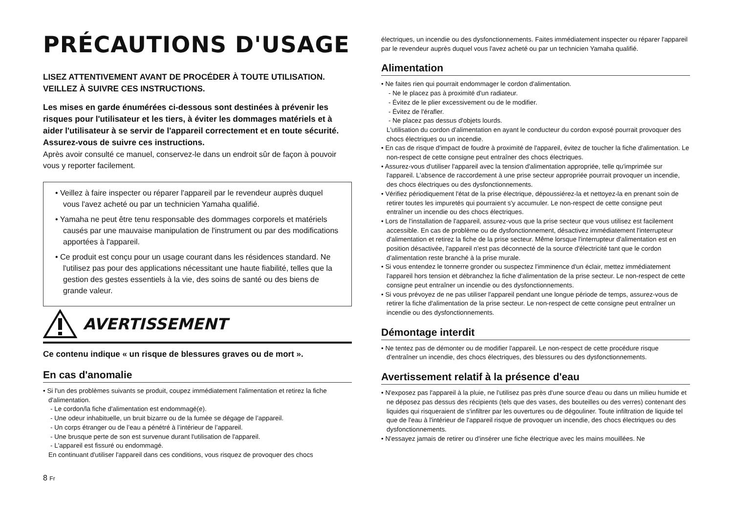PRÉCAUTIONS D'USAGE
LISEZ ATTENTIVEMENT AVANT DE PROCÉDER À TOUTE UTILISATION. VEILLEZ À SUIVRE CES INSTRUCTIONS.
Les mises en garde énumérées ci-dessous sont destinées à prévenir les risques pour l'utilisateur et les tiers, à éviter les dommages matériels et à aider l'utilisateur à se servir de l'appareil correctement et en toute sécurité. Assurez-vous de suivre ces instructions.
Après avoir consulté ce manuel, conservez-le dans un endroit sûr de façon à pouvoir vous y reporter facilement.
• Veillez à faire inspecter ou réparer l'appareil par le revendeur auprès duquel vous l'avez acheté ou par un technicien Yamaha qualifié.
• Yamaha ne peut être tenu responsable des dommages corporels et matériels causés par une mauvaise manipulation de l'instrument ou par des modifications apportées à l'appareil.
• Ce produit est conçu pour un usage courant dans les résidences standard. Ne l'utilisez pas pour des applications nécessitant une haute fiabilité, telles que la gestion des gestes essentiels à la vie, des soins de santé ou des biens de grande valeur.
AVERTISSEMENT
Ce contenu indique « un risque de blessures graves ou de mort ».
En cas d'anomalie
• Si l'un des problèmes suivants se produit, coupez immédiatement l'alimentation et retirez la fiche d'alimentation.
- Le cordon/la fiche d'alimentation est endommagé(e).
- Une odeur inhabituelle, un bruit bizarre ou de la fumée se dégage de l’appareil.
- Un corps étranger ou de l’eau a pénétré à l’intérieur de l’appareil.
- Une brusque perte de son est survenue durant l'utilisation de l'appareil.
- L'appareil est fissuré ou endommagé.
En continuant d'utiliser l'appareil dans ces conditions, vous risquez de provoquer des chocs
électriques, un incendie ou des dysfonctionnements. Faites immédiatement inspecter ou réparer l'appareil par le revendeur auprès duquel vous l'avez acheté ou par un technicien Yamaha qualifié.
Alimentation
• Ne faites rien qui pourrait endommager le cordon d'alimentation.
- Ne le placez pas à proximité d'un radiateur.
- Évitez de le plier excessivement ou de le modifier.
- Évitez de l'érafler.
- Ne placez pas dessus d'objets lourds.
L'utilisation du cordon d'alimentation en ayant le conducteur du cordon exposé pourrait provoquer des chocs électriques ou un incendie.
• En cas de risque d'impact de foudre à proximité de l'appareil, évitez de toucher la fiche d'alimentation. Le non-respect de cette consigne peut entraîner des chocs électriques.
• Assurez-vous d'utiliser l'appareil avec la tension d'alimentation appropriée, telle qu'imprimée sur l'appareil. L'absence de raccordement à une prise secteur appropriée pourrait provoquer un incendie, des chocs électriques ou des dysfonctionnements.
• Vérifiez périodiquement l'état de la prise électrique, dépoussiérez-la et nettoyez-la en prenant soin de retirer toutes les impuretés qui pourraient s'y accumuler. Le non-respect de cette consigne peut entraîner un incendie ou des chocs électriques.
• Lors de l'installation de l'appareil, assurez-vous que la prise secteur que vous utilisez est facilement accessible. En cas de problème ou de dysfonctionnement, désactivez immédiatement l'interrupteur d'alimentation et retirez la fiche de la prise secteur. Même lorsque l'interrupteur d'alimentation est en position désactivée, l'appareil n'est pas déconnecté de la source d'électricité tant que le cordon d'alimentation reste branché à la prise murale.
• Si vous entendez le tonnerre gronder ou suspectez l'imminence d'un éclair, mettez immédiatement l'appareil hors tension et débranchez la fiche d'alimentation de la prise secteur. Le non-respect de cette consigne peut entraîner un incendie ou des dysfonctionnements.
• Si vous prévoyez de ne pas utiliser l'appareil pendant une longue période de temps, assurez-vous de retirer la fiche d'alimentation de la prise secteur. Le non-respect de cette consigne peut entraîner un incendie ou des dysfonctionnements.
Démontage interdit
• Ne tentez pas de démonter ou de modifier l'appareil. Le non-respect de cette procédure risque d'entraîner un incendie, des chocs électriques, des blessures ou des dysfonctionnements.
Avertissement relatif à la présence d'eau
• N'exposez pas l'appareil à la pluie, ne l'utilisez pas près d'une source d'eau ou dans un milieu humide et ne déposez pas dessus des récipients (tels que des vases, des bouteilles ou des verres) contenant des liquides qui risqueraient de s'infiltrer par les ouvertures ou de dégouliner. Toute infiltration de liquide tel que de l'eau à l'intérieur de l'appareil risque de provoquer un incendie, des chocs électriques ou des dysfonctionnements.
• N'essayez jamais de retirer ou d'insérer une fiche électrique avec les mains mouillées. Ne
8 Fr